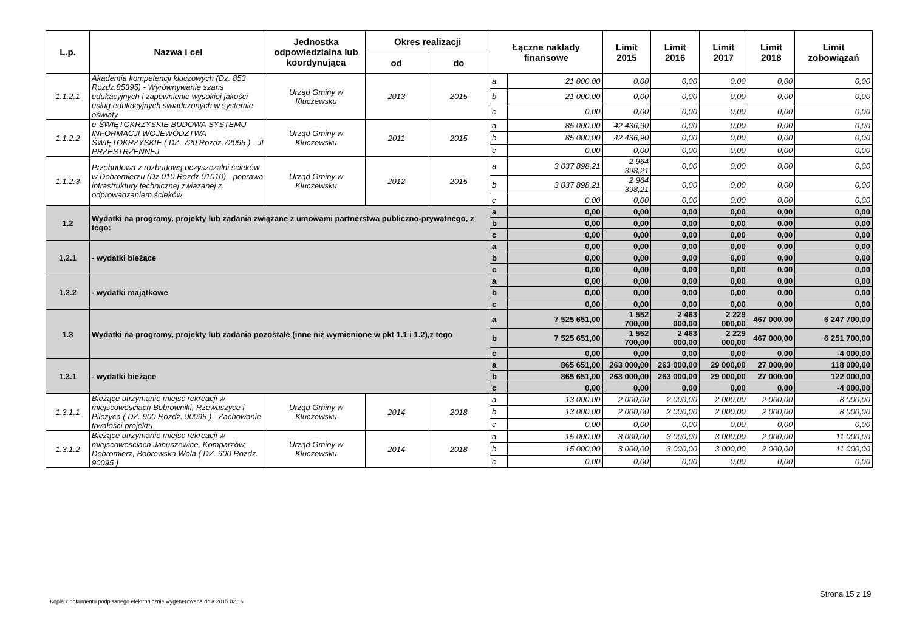| L.p. | Nazwa i cel | Jednostka odpowiedzialna lub koordynująca | Okres realizacji | | Łączne nakłady finansowe | | Limit 2015 | Limit 2016 | Limit 2017 | Limit 2018 | Limit zobowiązań |
| --- | --- | --- | --- | --- | --- | --- | --- | --- | --- | --- | --- |
| | | | od | do | | | | | | | |
| 1.1.2.1 | Akademia kompetencji kluczowych (Dz. 853 Rozdz.85395) - Wyrównywanie szans edukacyjnych i zapewnienie wysokiej jakości usług edukacyjnych świadczonych w systemie oświaty | Urząd Gminy w Kluczewsku | 2013 | 2015 | a | 21 000,00 | 0,00 | 0,00 | 0,00 | 0,00 | 0,00 |
| | | | | | b | 21 000,00 | 0,00 | 0,00 | 0,00 | 0,00 | 0,00 |
| | | | | | c | 0,00 | 0,00 | 0,00 | 0,00 | 0,00 | 0,00 |
| 1.1.2.2 | e-ŚWIĘTOKRZYSKIE BUDOWA SYSTEMU INFORMACJI WOJEWÓDZTWA ŚWIĘTOKRZYSKIE ( DZ. 720 Rozdz.72095 ) - JI PRZESTRZENNEJ | Urząd Gminy w Kluczewsku | 2011 | 2015 | a | 85 000,00 | 42 436,90 | 0,00 | 0,00 | 0,00 | 0,00 |
| | | | | | b | 85 000,00 | 42 436,90 | 0,00 | 0,00 | 0,00 | 0,00 |
| | | | | | c | 0,00 | 0,00 | 0,00 | 0,00 | 0,00 | 0,00 |
| 1.1.2.3 | Przebudowa z rozbudową oczyszczalni ścieków w Dobromierzu (Dz.010 Rozdz.01010) - poprawa infrastruktury technicznej zwiazanej z odprowadzaniem ścieków | Urząd Gminy w Kluczewsku | 2012 | 2015 | a | 3 037 898,21 | 2 964 398,21 | 0,00 | 0,00 | 0,00 | 0,00 |
| | | | | | b | 3 037 898,21 | 2 964 398,21 | 0,00 | 0,00 | 0,00 | 0,00 |
| | | | | | c | 0,00 | 0,00 | 0,00 | 0,00 | 0,00 | 0,00 |
| 1.2 | Wydatki na programy, projekty lub zadania związane z umowami partnerstwa publiczno-prywatnego, z tego: | | | | a | 0,00 | 0,00 | 0,00 | 0,00 | 0,00 | 0,00 |
| | | | | | b | 0,00 | 0,00 | 0,00 | 0,00 | 0,00 | 0,00 |
| | | | | | c | 0,00 | 0,00 | 0,00 | 0,00 | 0,00 | 0,00 |
| 1.2.1 | - wydatki bieżące | | | | a | 0,00 | 0,00 | 0,00 | 0,00 | 0,00 | 0,00 |
| | | | | | b | 0,00 | 0,00 | 0,00 | 0,00 | 0,00 | 0,00 |
| | | | | | c | 0,00 | 0,00 | 0,00 | 0,00 | 0,00 | 0,00 |
| 1.2.2 | - wydatki majątkowe | | | | a | 0,00 | 0,00 | 0,00 | 0,00 | 0,00 | 0,00 |
| | | | | | b | 0,00 | 0,00 | 0,00 | 0,00 | 0,00 | 0,00 |
| | | | | | c | 0,00 | 0,00 | 0,00 | 0,00 | 0,00 | 0,00 |
| 1.3 | Wydatki na programy, projekty lub zadania pozostałe (inne niż wymienione w pkt 1.1 i 1.2),z tego | | | | a | 7 525 651,00 | 1 552 700,00 | 2 463 000,00 | 2 229 000,00 | 467 000,00 | 6 247 700,00 |
| | | | | | b | 7 525 651,00 | 1 552 700,00 | 2 463 000,00 | 2 229 000,00 | 467 000,00 | 6 251 700,00 |
| | | | | | c | 0,00 | 0,00 | 0,00 | 0,00 | 0,00 | -4 000,00 |
| 1.3.1 | - wydatki bieżące | | | | a | 865 651,00 | 263 000,00 | 263 000,00 | 29 000,00 | 27 000,00 | 118 000,00 |
| | | | | | b | 865 651,00 | 263 000,00 | 263 000,00 | 29 000,00 | 27 000,00 | 122 000,00 |
| | | | | | c | 0,00 | 0,00 | 0,00 | 0,00 | 0,00 | -4 000,00 |
| 1.3.1.1 | Bieżące utrzymanie miejsc rekreacji w miejscowosciach Bobrowniki, Rzewuszyce i Pilczyca ( DZ. 900 Rozdz. 90095 ) - Zachowanie trwałości projektu | Urząd Gminy w Kluczewsku | 2014 | 2018 | a | 13 000,00 | 2 000,00 | 2 000,00 | 2 000,00 | 2 000,00 | 8 000,00 |
| | | | | | b | 13 000,00 | 2 000,00 | 2 000,00 | 2 000,00 | 2 000,00 | 8 000,00 |
| | | | | | c | 0,00 | 0,00 | 0,00 | 0,00 | 0,00 | 0,00 |
| 1.3.1.2 | Bieżące utrzymanie miejsc rekreacji w miejscowosciach Januszewice, Komparzów, Dobromierz, Bobrowska Wola ( DZ. 900 Rozdz. 90095 ) | Urząd Gminy w Kluczewsku | 2014 | 2018 | a | 15 000,00 | 3 000,00 | 3 000,00 | 3 000,00 | 2 000,00 | 11 000,00 |
| | | | | | b | 15 000,00 | 3 000,00 | 3 000,00 | 3 000,00 | 2 000,00 | 11 000,00 |
| | | | | | c | 0,00 | 0,00 | 0,00 | 0,00 | 0,00 | 0,00 |
Strona 15 z 19
Kopia z dokumentu podpisanego elektronicznie wygenerowana dnia 2015.02.16